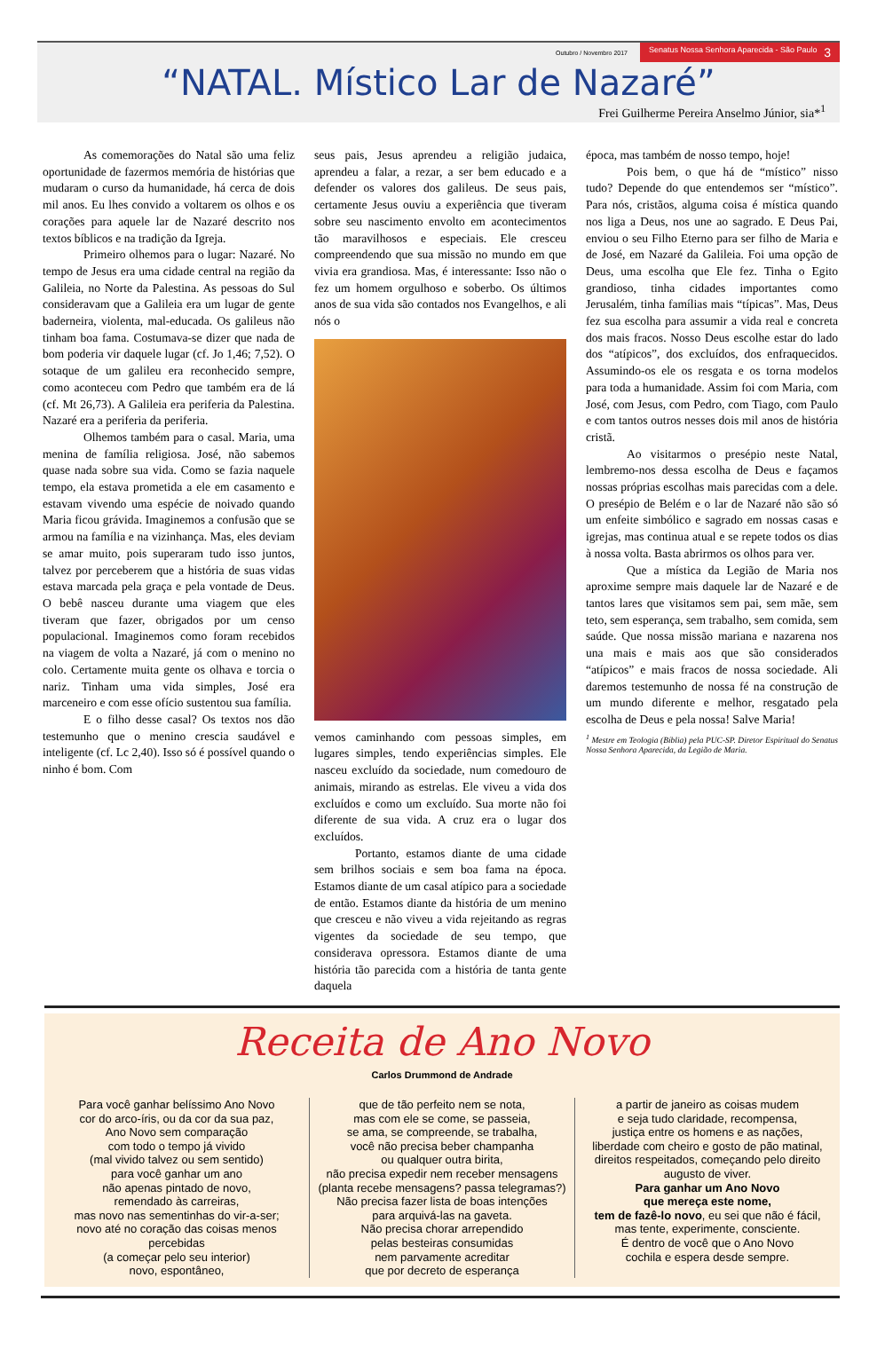Outubro / Novembro 2017 Senatus Nossa Senhora Aparecida - São Paulo 3
“NATAL. Místico Lar de Nazaré”
Frei Guilherme Pereira Anselmo Júnior, sia*<sup>1</sup>
As comemorações do Natal são uma feliz oportunidade de fazermos memória de histórias que mudaram o curso da humanidade, há cerca de dois mil anos. Eu lhes convido a voltarem os olhos e os corações para aquele lar de Nazaré descrito nos textos bíblicos e na tradição da Igreja.
Primeiro olhemos para o lugar: Nazaré. No tempo de Jesus era uma cidade central na região da Galileia, no Norte da Palestina. As pessoas do Sul consideravam que a Galileia era um lugar de gente baderneira, violenta, mal-educada. Os galileus não tinham boa fama. Costumava-se dizer que nada de bom poderia vir daquele lugar (cf. Jo 1,46; 7,52). O sotaque de um galileu era reconhecido sempre, como aconteceu com Pedro que também era de lá (cf. Mt 26,73). A Galileia era periferia da Palestina. Nazaré era a periferia da periferia.
Olhemos também para o casal. Maria, uma menina de família religiosa. José, não sabemos quase nada sobre sua vida. Como se fazia naquele tempo, ela estava prometida a ele em casamento e estavam vivendo uma espécie de noivado quando Maria ficou grávida. Imaginemos a confusão que se armou na família e na vizinhança. Mas, eles deviam se amar muito, pois superaram tudo isso juntos, talvez por perceberem que a história de suas vidas estava marcada pela graça e pela vontade de Deus. O bebê nasceu durante uma viagem que eles tiveram que fazer, obrigados por um censo populacional. Imaginemos como foram recebidos na viagem de volta a Nazaré, já com o menino no colo. Certamente muita gente os olhava e torcia o nariz. Tinham uma vida simples, José era marceneiro e com esse ofício sustentou sua família.
E o filho desse casal? Os textos nos dão testemunho que o menino crescia saudável e inteligente (cf. Lc 2,40). Isso só é possível quando o ninho é bom. Com
seus pais, Jesus aprendeu a religião judaica, aprendeu a falar, a rezar, a ser bem educado e a defender os valores dos galileus. De seus pais, certamente Jesus ouviu a experiência que tiveram sobre seu nascimento envolto em acontecimentos tão maravilhosos e especiais. Ele cresceu compreendendo que sua missão no mundo em que vivia era grandiosa. Mas, é interessante: Isso não o fez um homem orgulhoso e soberbo. Os últimos anos de sua vida são contados nos Evangelhos, e ali nós o
vemos caminhando com pessoas simples, em lugares simples, tendo experiências simples. Ele nasceu excluído da sociedade, num comedouro de animais, mirando as estrelas. Ele viveu a vida dos excluídos e como um excluído. Sua morte não foi diferente de sua vida. A cruz era o lugar dos excluídos.
Portanto, estamos diante de uma cidade sem brilhos sociais e sem boa fama na época. Estamos diante de um casal atípico para a sociedade de então. Estamos diante da história de um menino que cresceu e não viveu a vida rejeitando as regras vigentes da sociedade de seu tempo, que considerava opressora. Estamos diante de uma história tão parecida com a história de tanta gente daquela
época, mas também de nosso tempo, hoje!
Pois bem, o que há de “místico” nisso tudo? Depende do que entendemos ser “místico”. Para nós, cristãos, alguma coisa é mística quando nos liga a Deus, nos une ao sagrado. E Deus Pai, enviou o seu Filho Eterno para ser filho de Maria e de José, em Nazaré da Galileia. Foi uma opção de Deus, uma escolha que Ele fez. Tinha o Egito grandioso, tinha cidades importantes como Jerusalém, tinha famílias mais “típicas”. Mas, Deus fez sua escolha para assumir a vida real e concreta dos mais fracos. Nosso Deus escolhe estar do lado dos “atípicos”, dos excluídos, dos enfraquecidos. Assumindo-os ele os resgata e os torna modelos para toda a humanidade. Assim foi com Maria, com José, com Jesus, com Pedro, com Tiago, com Paulo e com tantos outros nesses dois mil anos de história cristã.
Ao visitarmos o presépio neste Natal, lembremo-nos dessa escolha de Deus e façamos nossas próprias escolhas mais parecidas com a dele. O presépio de Belém e o lar de Nazaré não são só um enfeite simbólico e sagrado em nossas casas e igrejas, mas continua atual e se repete todos os dias à nossa volta. Basta abrirmos os olhos para ver.
Que a mística da Legião de Maria nos aproxime sempre mais daquele lar de Nazaré e de tantos lares que visitamos sem pai, sem mãe, sem teto, sem esperança, sem trabalho, sem comida, sem saúde. Que nossa missão mariana e nazarena nos una mais e mais aos que são considerados “atípicos” e mais fracos de nossa sociedade. Ali daremos testemunho de nossa fé na construção de um mundo diferente e melhor, resgatado pela escolha de Deus e pela nossa! Salve Maria!
<sup>1</sup> Mestre em Teologia (Bíblia) pela PUC-SP. Diretor Espiritual do Senatus Nossa Senhora Aparecida, da Legião de Maria.
Receita de Ano Novo
Carlos Drummond de Andrade
Para você ganhar belíssimo Ano Novo
cor do arco-íris, ou da cor da sua paz,
Ano Novo sem comparação
com todo o tempo já vivido
(mal vivido talvez ou sem sentido)
para você ganhar um ano
não apenas pintado de novo,
remendado às carreiras,
mas novo nas sementinhas do vir-a-ser;
novo até no coração das coisas menos percebidas
(a começar pelo seu interior)
novo, espontâneo,
que de tão perfeito nem se nota,
mas com ele se come, se passeia,
se ama, se compreende, se trabalha,
você não precisa beber champanha
ou qualquer outra birita,
não precisa expedir nem receber mensagens
(planta recebe mensagens? passa telegramas?)
Não precisa fazer lista de boas intenções
para arquivá-las na gaveta.
Não precisa chorar arrependido
pelas besteiras consumidas
nem parvamente acreditar
que por decreto de esperança
a partir de janeiro as coisas mudem
e seja tudo claridade, recompensa,
justiça entre os homens e as nações,
liberdade com cheiro e gosto de pão matinal,
direitos respeitados, começando pelo direito
augusto de viver.
Para ganhar um Ano Novo
que mereça este nome,
tem de fazê-lo novo, eu sei que não é fácil,
mas tente, experimente, consciente.
É dentro de você que o Ano Novo
cochila e espera desde sempre.